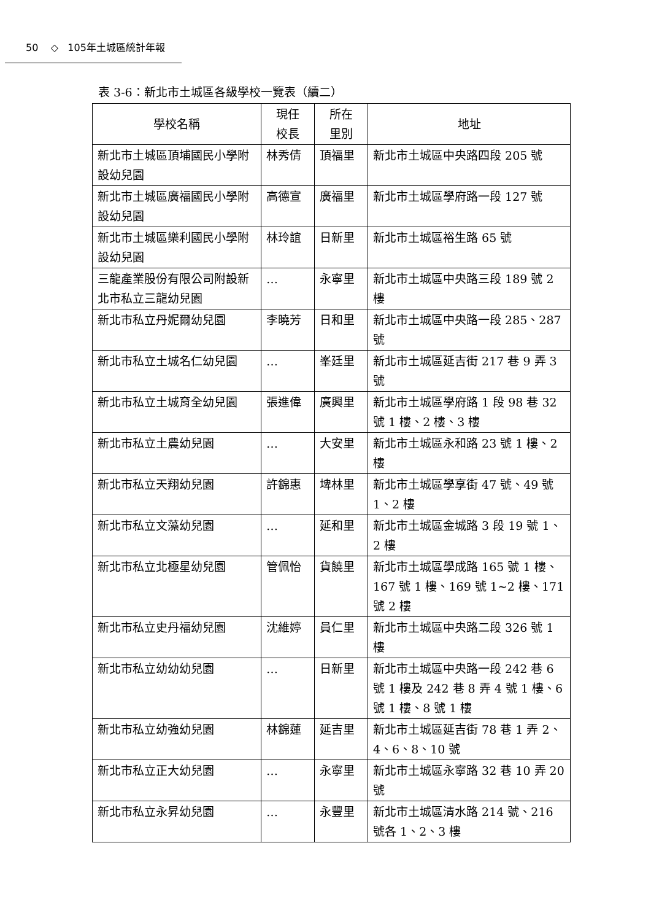50 ◇ 105年土城區統計年報
表 3-6：新北市土城區各級學校一覽表（續二）
| 學校名稱 | 現任 校長 | 所在 里別 | 地址 |
| --- | --- | --- | --- |
| 新北市土城區頂埔國民小學附設幼兒園 | 林秀倩 | 頂福里 | 新北市土城區中央路四段 205 號 |
| 新北市土城區廣福國民小學附設幼兒園 | 高德宣 | 廣福里 | 新北市土城區學府路一段 127 號 |
| 新北市土城區樂利國民小學附設幼兒園 | 林玲誼 | 日新里 | 新北市土城區裕生路 65 號 |
| 三龍產業股份有限公司附設新北市私立三龍幼兒園 | … | 永寧里 | 新北市土城區中央路三段 189 號 2 樓 |
| 新北市私立丹妮爾幼兒園 | 李曉芳 | 日和里 | 新北市土城區中央路一段 285、287 號 |
| 新北市私立土城名仁幼兒園 | … | 峯廷里 | 新北市土城區延吉街 217 巷 9 弄 3 號 |
| 新北市私立土城育全幼兒園 | 張進偉 | 廣興里 | 新北市土城區學府路 1 段 98 巷 32 號 1 樓、2 樓、3 樓 |
| 新北市私立土農幼兒園 | … | 大安里 | 新北市土城區永和路 23 號 1 樓、2 樓 |
| 新北市私立天翔幼兒園 | 許錦惠 | 埤林里 | 新北市土城區學享街 47 號、49 號 1、2 樓 |
| 新北市私立文藻幼兒園 | … | 延和里 | 新北市土城區金城路 3 段 19 號 1、2 樓 |
| 新北市私立北極星幼兒園 | 管佩怡 | 貨饒里 | 新北市土城區學成路 165 號 1 樓、167 號 1 樓、169 號 1~2 樓、171 號 2 樓 |
| 新北市私立史丹福幼兒園 | 沈維婷 | 員仁里 | 新北市土城區中央路二段 326 號 1 樓 |
| 新北市私立幼幼幼兒園 | … | 日新里 | 新北市土城區中央路一段 242 巷 6 號 1 樓及 242 巷 8 弄 4 號 1 樓、6 號 1 樓、8 號 1 樓 |
| 新北市私立幼強幼兒園 | 林錦蓮 | 延吉里 | 新北市土城區延吉街 78 巷 1 弄 2、4、6、8、10 號 |
| 新北市私立正大幼兒園 | … | 永寧里 | 新北市土城區永寧路 32 巷 10 弄 20 號 |
| 新北市私立永昇幼兒園 | … | 永豐里 | 新北市土城區清水路 214 號、216 號各 1、2、3 樓 |